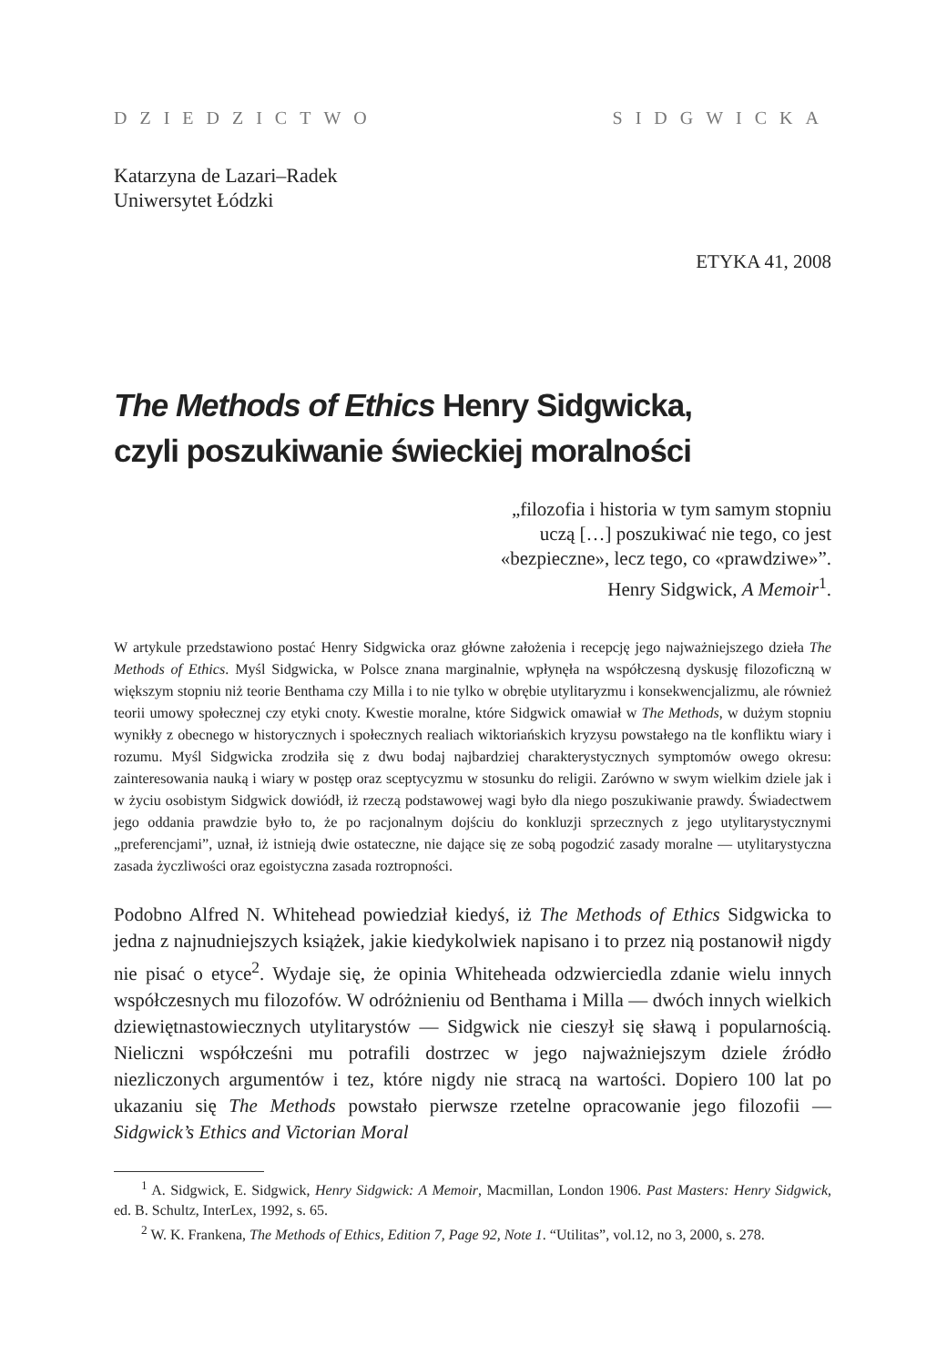DZIEDZICTWO SIDGWICKA
Katarzyna de Lazari–Radek
Uniwersytet Łódzki
ETYKA 41, 2008
The Methods of Ethics Henry Sidgwicka,
czyli poszukiwanie świeckiej moralności
„filozofia i historia w tym samym stopniu
uczą […] poszukiwać nie tego, co jest
«bezpieczne», lecz tego, co «prawdziwe»”.
Henry Sidgwick, A Memoir<sup>1</sup>.
W artykule przedstawiono postać Henry Sidgwicka oraz główne założenia i recepcję jego najważniejszego dzieła The Methods of Ethics. Myśl Sidgwicka, w Polsce znana marginalnie, wpłynęła na współczesną dyskusję filozoficzną w większym stopniu niż teorie Benthama czy Milla i to nie tylko w obrębie utylitaryzmu i konsekwencjalizmu, ale również teorii umowy społecznej czy etyki cnoty. Kwestie moralne, które Sidgwick omawiał w The Methods, w dużym stopniu wynikły z obecnego w historycznych i społecznych realiach wiktoriańskich kryzysu powstałego na tle konfliktu wiary i rozumu. Myśl Sidgwicka zrodziła się z dwu bodaj najbardziej charakterystycznych symptomów owego okresu: zainteresowania nauką i wiary w postęp oraz sceptycyzmu w stosunku do religii. Zarówno w swym wielkim dziele jak i w życiu osobistym Sidgwick dowiódł, iż rzeczą podstawowej wagi było dla niego poszukiwanie prawdy. Świadectwem jego oddania prawdzie było to, że po racjonalnym dojściu do konkluzji sprzecznych z jego utylitarystycznymi „preferencjami”, uznał, iż istnieją dwie ostateczne, nie dające się ze sobą pogodzić zasady moralne — utylitarystyczna zasada życzliwości oraz egoistyczna zasada roztropności.
Podobno Alfred N. Whitehead powiedział kiedyś, iż The Methods of Ethics Sidgwicka to jedna z najnudniejszych książek, jakie kiedykolwiek napisano i to przez nią postanowił nigdy nie pisać o etyce<sup>2</sup>. Wydaje się, że opinia Whiteheada odzwierciedla zdanie wielu innych współczesnych mu filozofów. W odróżnieniu od Benthama i Milla — dwóch innych wielkich dziewiętnastowiecznych utylitarystów — Sidgwick nie cieszył się sławą i popularnością. Nieliczni współcześni mu potrafili dostrzec w jego najważniejszym dziele źródło niezliczonych argumentów i tez, które nigdy nie stracą na wartości. Dopiero 100 lat po ukazaniu się The Methods powstało pierwsze rzetelne opracowanie jego filozofii — Sidgwick’s Ethics and Victorian Moral
<sup>1</sup> A. Sidgwick, E. Sidgwick, Henry Sidgwick: A Memoir, Macmillan, London 1906. Past Masters: Henry Sidgwick, ed. B. Schultz, InterLex, 1992, s. 65.
<sup>2</sup> W. K. Frankena, The Methods of Ethics, Edition 7, Page 92, Note 1. “Utilitas”, vol.12, no 3, 2000, s. 278.